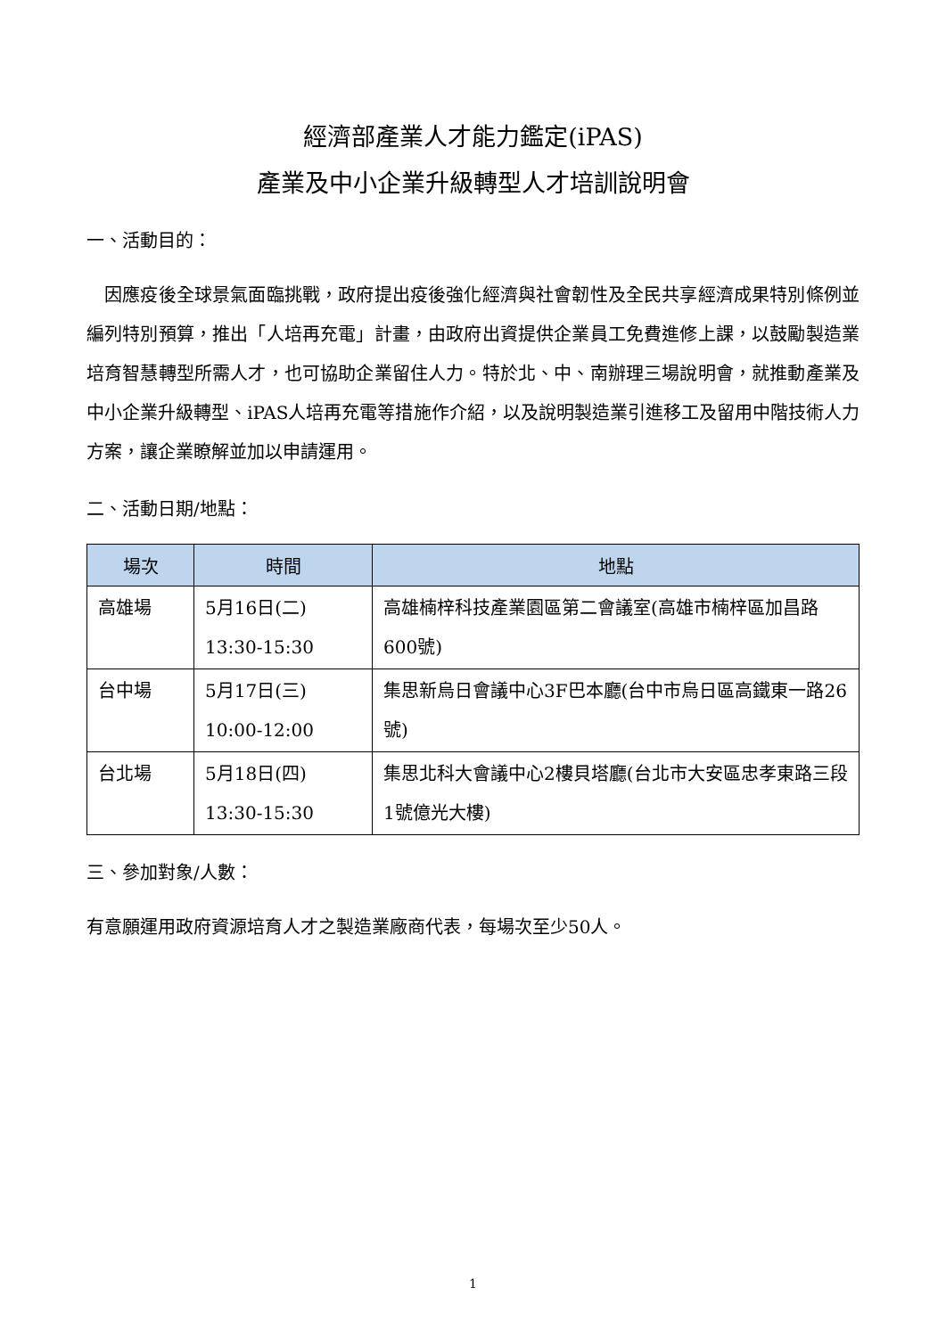經濟部產業人才能力鑑定(iPAS)
產業及中小企業升級轉型人才培訓說明會
一、活動目的：
 因應疫後全球景氣面臨挑戰，政府提出疫後強化經濟與社會韌性及全民共享經濟成果特別條例並編列特別預算，推出「人培再充電」計畫，由政府出資提供企業員工免費進修上課，以鼓勵製造業培育智慧轉型所需人才，也可協助企業留住人力。特於北、中、南辦理三場說明會，就推動產業及中小企業升級轉型、iPAS人培再充電等措施作介紹，以及說明製造業引進移工及留用中階技術人力方案，讓企業瞭解並加以申請運用。
二、活動日期/地點：
| 場次 | 時間 | 地點 |
| --- | --- | --- |
| 高雄場 | 5月16日(二) 13:30-15:30 | 高雄楠梓科技產業園區第二會議室(高雄市楠梓區加昌路600號) |
| 台中場 | 5月17日(三) 10:00-12:00 | 集思新烏日會議中心3F巴本廳(台中市烏日區高鐵東一路26號) |
| 台北場 | 5月18日(四) 13:30-15:30 | 集思北科大會議中心2樓貝塔廳(台北市大安區忠孝東路三段1號億光大樓) |
三、參加對象/人數：
有意願運用政府資源培育人才之製造業廠商代表，每場次至少50人。
1